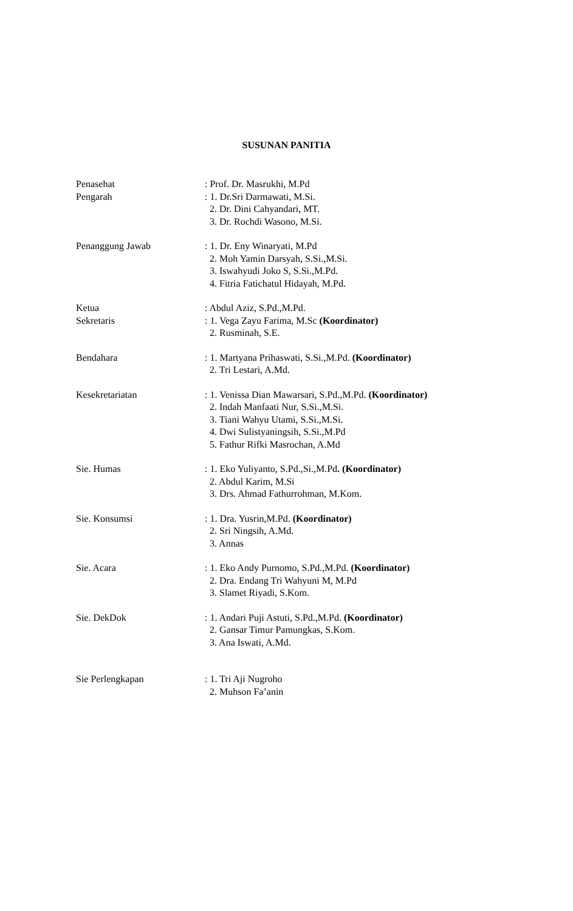SUSUNAN PANITIA
Penasehat : Prof. Dr. Masrukhi, M.Pd
Pengarah : 1. Dr.Sri Darmawati, M.Si.
2. Dr. Dini Cahyandari, MT.
3. Dr. Rochdi Wasono, M.Si.
Penanggung Jawab : 1. Dr. Eny Winaryati, M.Pd
2. Moh Yamin Darsyah, S.Si.,M.Si.
3. Iswahyudi Joko S, S.Si.,M.Pd.
4. Fitria Fatichatul Hidayah, M.Pd.
Ketua : Abdul Aziz, S.Pd.,M.Pd.
Sekretaris : 1. Vega Zayu Farima, M.Sc (Koordinator)
2. Rusminah, S.E.
Bendahara : 1. Martyana Prihaswati, S.Si.,M.Pd. (Koordinator)
2. Tri Lestari, A.Md.
Kesekretariatan : 1. Venissa Dian Mawarsari, S.Pd.,M.Pd. (Koordinator)
2. Indah Manfaati Nur, S.Si.,M.Si.
3. Tiani Wahyu Utami, S.Si.,M.Si.
4. Dwi Sulistyaningsih, S.Si.,M.Pd
5. Fathur Rifki Masrochan, A.Md
Sie. Humas : 1. Eko Yuliyanto, S.Pd.,Si.,M.Pd. (Koordinator)
2. Abdul Karim, M.Si
3. Drs. Ahmad Fathurrohman, M.Kom.
Sie. Konsumsi : 1. Dra. Yusrin,M.Pd. (Koordinator)
2. Sri Ningsih, A.Md.
3. Annas
Sie. Acara : 1. Eko Andy Purnomo, S.Pd.,M.Pd. (Koordinator)
2. Dra. Endang Tri Wahyuni M, M.Pd
3. Slamet Riyadi, S.Kom.
Sie. DekDok : 1. Andari Puji Astuti, S.Pd.,M.Pd. (Koordinator)
2. Gansar Timur Pamungkas, S.Kom.
3. Ana Iswati, A.Md.
Sie Perlengkapan : 1. Tri Aji Nugroho
2. Muhson Fa’anin